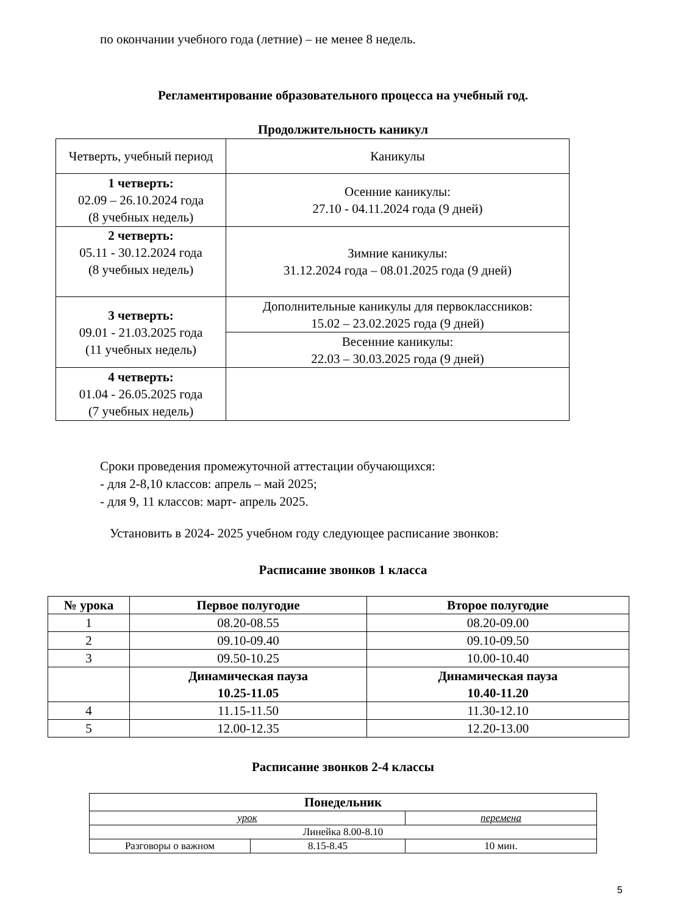по окончании учебного года (летние) – не менее 8 недель.
Регламентирование образовательного процесса на учебный год.
Продолжительность каникул
| Четверть, учебный период | Каникулы |
| 1 четверть: 02.09 – 26.10.2024 года (8 учебных недель) | Осенние каникулы: 27.10 - 04.11.2024 года (9 дней) |
| 2 четверть: 05.11 - 30.12.2024 года (8 учебных недель) | Зимние каникулы: 31.12.2024 года – 08.01.2025 года (9 дней) |
| 3 четверть: 09.01 - 21.03.2025 года (11 учебных недель) | Дополнительные каникулы для первоклассников: 15.02 – 23.02.2025 года (9 дней) |
| | Весенние каникулы: 22.03 – 30.03.2025 года (9 дней) |
| 4 четверть: 01.04 - 26.05.2025 года (7 учебных недель) | |
Сроки проведения промежуточной аттестации обучающихся:
- для 2-8,10 классов: апрель – май 2025;
- для 9, 11 классов: март- апрель 2025.
Установить в 2024- 2025 учебном году следующее расписание звонков:
Расписание звонков 1 класса
| № урока | Первое полугодие | Второе полугодие |
| --- | --- | --- |
| 1 | 08.20-08.55 | 08.20-09.00 |
| 2 | 09.10-09.40 | 09.10-09.50 |
| 3 | 09.50-10.25 | 10.00-10.40 |
| | Динамическая пауза 10.25-11.05 | Динамическая пауза 10.40-11.20 |
| 4 | 11.15-11.50 | 11.30-12.10 |
| 5 | 12.00-12.35 | 12.20-13.00 |
Расписание звонков 2-4 классы
| Понедельник | | |
| --- | --- | --- |
| урок | | перемена |
| Линейка 8.00-8.10 | | |
| Разговоры о важном | 8.15-8.45 | 10 мин. |
5